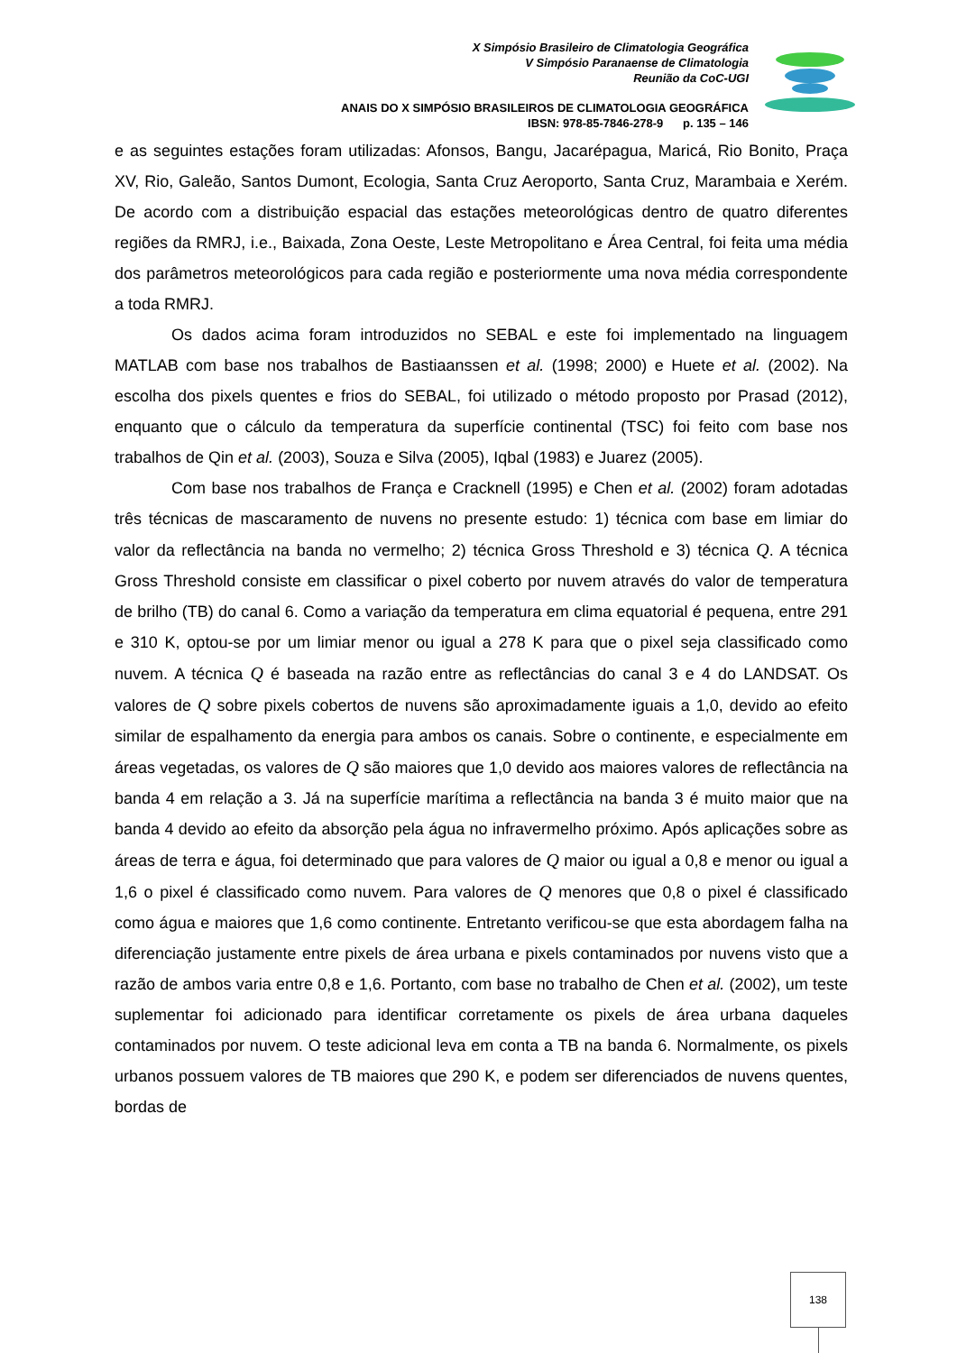X Simpósio Brasileiro de Climatologia Geográfica
V Simpósio Paranaense de Climatologia
Reunião da CoC-UGI
ANAIS DO X SIMPÓSIO BRASILEIROS DE CLIMATOLOGIA GEOGRÁFICA
IBSN: 978-85-7846-278-9 p. 135 – 146
e as seguintes estações foram utilizadas: Afonsos, Bangu, Jacarépagua, Maricá, Rio Bonito, Praça XV, Rio, Galeão, Santos Dumont, Ecologia, Santa Cruz Aeroporto, Santa Cruz, Marambaia e Xerém. De acordo com a distribuição espacial das estações meteorológicas dentro de quatro diferentes regiões da RMRJ, i.e., Baixada, Zona Oeste, Leste Metropolitano e Área Central, foi feita uma média dos parâmetros meteorológicos para cada região e posteriormente uma nova média correspondente a toda RMRJ.
Os dados acima foram introduzidos no SEBAL e este foi implementado na linguagem MATLAB com base nos trabalhos de Bastiaanssen et al. (1998; 2000) e Huete et al. (2002). Na escolha dos pixels quentes e frios do SEBAL, foi utilizado o método proposto por Prasad (2012), enquanto que o cálculo da temperatura da superfície continental (TSC) foi feito com base nos trabalhos de Qin et al. (2003), Souza e Silva (2005), Iqbal (1983) e Juarez (2005).
Com base nos trabalhos de França e Cracknell (1995) e Chen et al. (2002) foram adotadas três técnicas de mascaramento de nuvens no presente estudo: 1) técnica com base em limiar do valor da reflectância na banda no vermelho; 2) técnica Gross Threshold e 3) técnica Q. A técnica Gross Threshold consiste em classificar o pixel coberto por nuvem através do valor de temperatura de brilho (TB) do canal 6. Como a variação da temperatura em clima equatorial é pequena, entre 291 e 310 K, optou-se por um limiar menor ou igual a 278 K para que o pixel seja classificado como nuvem. A técnica Q é baseada na razão entre as reflectâncias do canal 3 e 4 do LANDSAT. Os valores de Q sobre pixels cobertos de nuvens são aproximadamente iguais a 1,0, devido ao efeito similar de espalhamento da energia para ambos os canais. Sobre o continente, e especialmente em áreas vegetadas, os valores de Q são maiores que 1,0 devido aos maiores valores de reflectância na banda 4 em relação a 3. Já na superfície marítima a reflectância na banda 3 é muito maior que na banda 4 devido ao efeito da absorção pela água no infravermelho próximo. Após aplicações sobre as áreas de terra e água, foi determinado que para valores de Q maior ou igual a 0,8 e menor ou igual a 1,6 o pixel é classificado como nuvem. Para valores de Q menores que 0,8 o pixel é classificado como água e maiores que 1,6 como continente. Entretanto verificou-se que esta abordagem falha na diferenciação justamente entre pixels de área urbana e pixels contaminados por nuvens visto que a razão de ambos varia entre 0,8 e 1,6. Portanto, com base no trabalho de Chen et al. (2002), um teste suplementar foi adicionado para identificar corretamente os pixels de área urbana daqueles contaminados por nuvem. O teste adicional leva em conta a TB na banda 6. Normalmente, os pixels urbanos possuem valores de TB maiores que 290 K, e podem ser diferenciados de nuvens quentes, bordas de
138